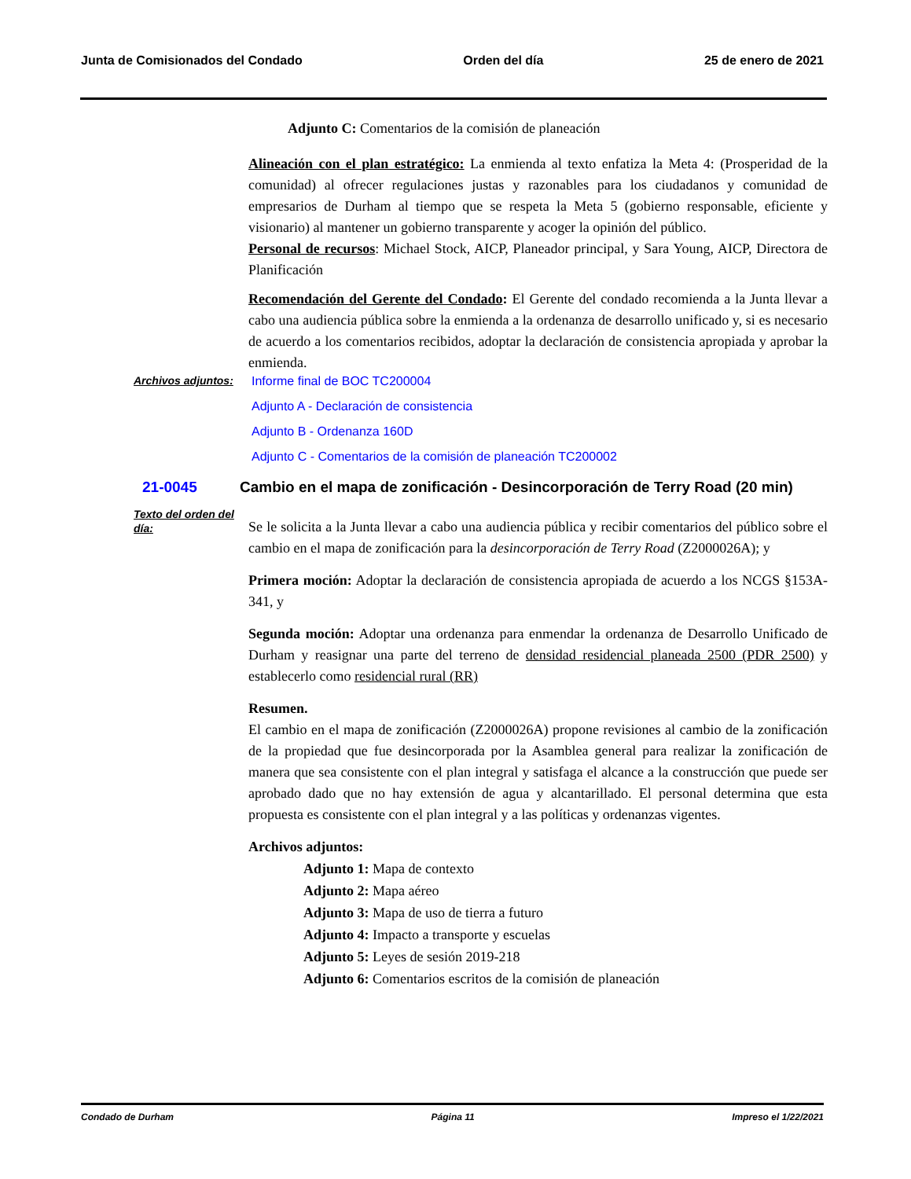Junta de Comisionados del Condado Orden del día 25 de enero de 2021
Adjunto C: Comentarios de la comisión de planeación
Alineación con el plan estratégico: La enmienda al texto enfatiza la Meta 4: (Prosperidad de la comunidad) al ofrecer regulaciones justas y razonables para los ciudadanos y comunidad de empresarios de Durham al tiempo que se respeta la Meta 5 (gobierno responsable, eficiente y visionario) al mantener un gobierno transparente y acoger la opinión del público.
Personal de recursos: Michael Stock, AICP, Planeador principal, y Sara Young, AICP, Directora de Planificación
Recomendación del Gerente del Condado: El Gerente del condado recomienda a la Junta llevar a cabo una audiencia pública sobre la enmienda a la ordenanza de desarrollo unificado y, si es necesario de acuerdo a los comentarios recibidos, adoptar la declaración de consistencia apropiada y aprobar la enmienda.
Archivos adjuntos:
Informe final de BOC TC200004
Adjunto A - Declaración de consistencia
Adjunto B - Ordenanza 160D
Adjunto C - Comentarios de la comisión de planeación TC200002
21-0045 Cambio en el mapa de zonificación - Desincorporación de Terry Road (20 min)
Texto del orden del día:
Se le solicita a la Junta llevar a cabo una audiencia pública y recibir comentarios del público sobre el cambio en el mapa de zonificación para la desincorporación de Terry Road (Z2000026A); y
Primera moción: Adoptar la declaración de consistencia apropiada de acuerdo a los NCGS §153A-341, y
Segunda moción: Adoptar una ordenanza para enmendar la ordenanza de Desarrollo Unificado de Durham y reasignar una parte del terreno de densidad residencial planeada 2500 (PDR 2500) y establecerlo como residencial rural (RR)
Resumen.
El cambio en el mapa de zonificación (Z2000026A) propone revisiones al cambio de la zonificación de la propiedad que fue desincorporada por la Asamblea general para realizar la zonificación de manera que sea consistente con el plan integral y satisfaga el alcance a la construcción que puede ser aprobado dado que no hay extensión de agua y alcantarillado. El personal determina que esta propuesta es consistente con el plan integral y a las políticas y ordenanzas vigentes.
Archivos adjuntos:
Adjunto 1: Mapa de contexto
Adjunto 2: Mapa aéreo
Adjunto 3: Mapa de uso de tierra a futuro
Adjunto 4: Impacto a transporte y escuelas
Adjunto 5: Leyes de sesión 2019-218
Adjunto 6: Comentarios escritos de la comisión de planeación
Condado de Durham Página 11 Impreso el 1/22/2021